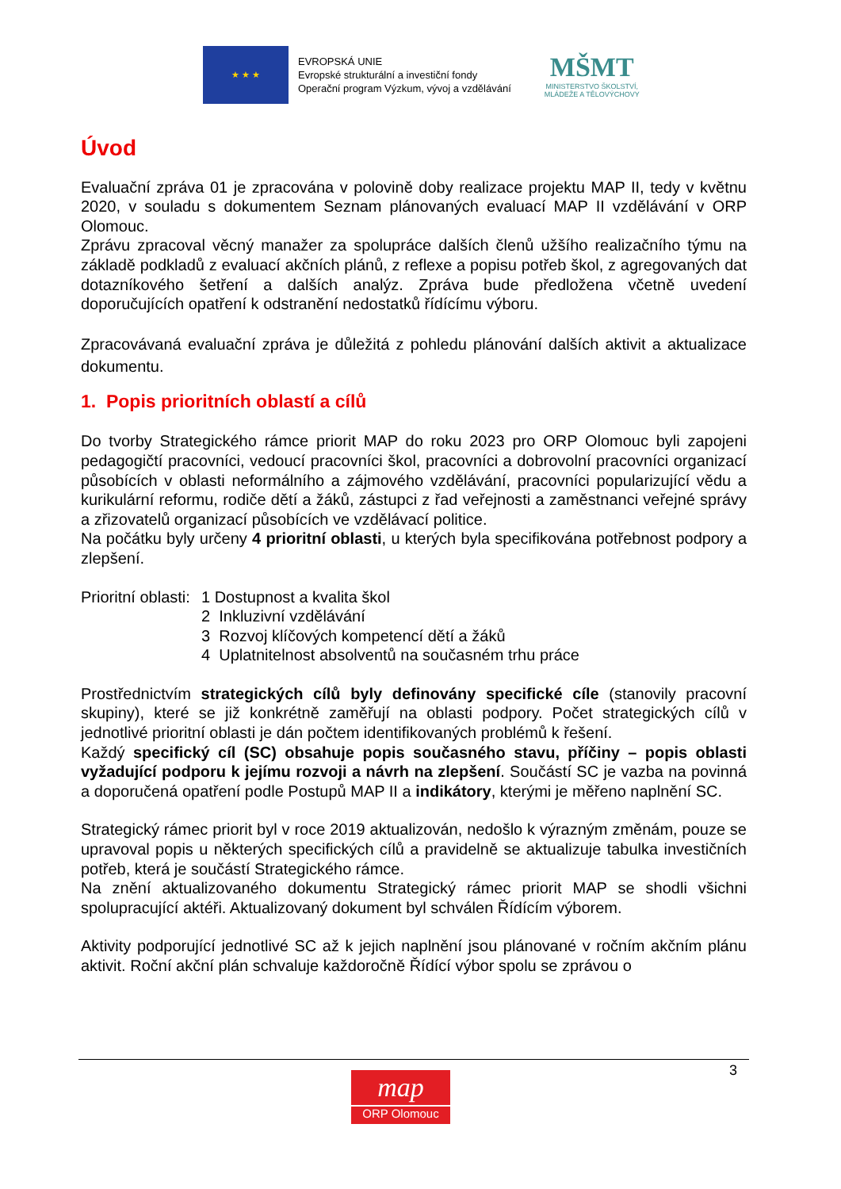★ ★ ★
EVROPSKÁ UNIE
Evropské strukturální a investiční fondy
Operační program Výzkum, vývoj a vzdělávání
MŠMT
MINISTERSTVO ŠKOLSTVÍ,
MLÁDEŽE A TĚLOVÝCHOVY
Úvod
Evaluační zpráva 01 je zpracována v polovině doby realizace projektu MAP II, tedy v květnu 2020, v souladu s dokumentem Seznam plánovaných evaluací MAP II vzdělávání v ORP Olomouc.
Zprávu zpracoval věcný manažer za spolupráce dalších členů užšího realizačního týmu na základě podkladů z evaluací akčních plánů, z reflexe a popisu potřeb škol, z agregovaných dat dotazníkového šetření a dalších analýz. Zpráva bude předložena včetně uvedení doporučujících opatření k odstranění nedostatků řídícímu výboru.
Zpracovávaná evaluační zpráva je důležitá z pohledu plánování dalších aktivit a aktualizace dokumentu.
1. Popis prioritních oblastí a cílů
Do tvorby Strategického rámce priorit MAP do roku 2023 pro ORP Olomouc byli zapojeni pedagogičtí pracovníci, vedoucí pracovníci škol, pracovníci a dobrovolní pracovníci organizací působících v oblasti neformálního a zájmového vzdělávání, pracovníci popularizující vědu a kurikulární reformu, rodiče dětí a žáků, zástupci z řad veřejnosti a zaměstnanci veřejné správy a zřizovatelů organizací působících ve vzdělávací politice.
Na počátku byly určeny 4 prioritní oblasti, u kterých byla specifikována potřebnost podpory a zlepšení.
Prioritní oblasti:
1 Dostupnost a kvalita škol
2 Inkluzivní vzdělávání
3 Rozvoj klíčových kompetencí dětí a žáků
4 Uplatnitelnost absolventů na současném trhu práce
Prostřednictvím strategických cílů byly definovány specifické cíle (stanovily pracovní skupiny), které se již konkrétně zaměřují na oblasti podpory. Počet strategických cílů v jednotlivé prioritní oblasti je dán počtem identifikovaných problémů k řešení.
Každý specifický cíl (SC) obsahuje popis současného stavu, příčiny – popis oblasti vyžadující podporu k jejímu rozvoji a návrh na zlepšení. Součástí SC je vazba na povinná a doporučená opatření podle Postupů MAP II a indikátory, kterými je měřeno naplnění SC.
Strategický rámec priorit byl v roce 2019 aktualizován, nedošlo k výrazným změnám, pouze se upravoval popis u některých specifických cílů a pravidelně se aktualizuje tabulka investičních potřeb, která je součástí Strategického rámce.
Na znění aktualizovaného dokumentu Strategický rámec priorit MAP se shodli všichni spolupracující aktéři. Aktualizovaný dokument byl schválen Řídícím výborem.
Aktivity podporující jednotlivé SC až k jejich naplnění jsou plánované v ročním akčním plánu aktivit. Roční akční plán schvaluje každoročně Řídící výbor spolu se zprávou o
3
map
ORP Olomouc